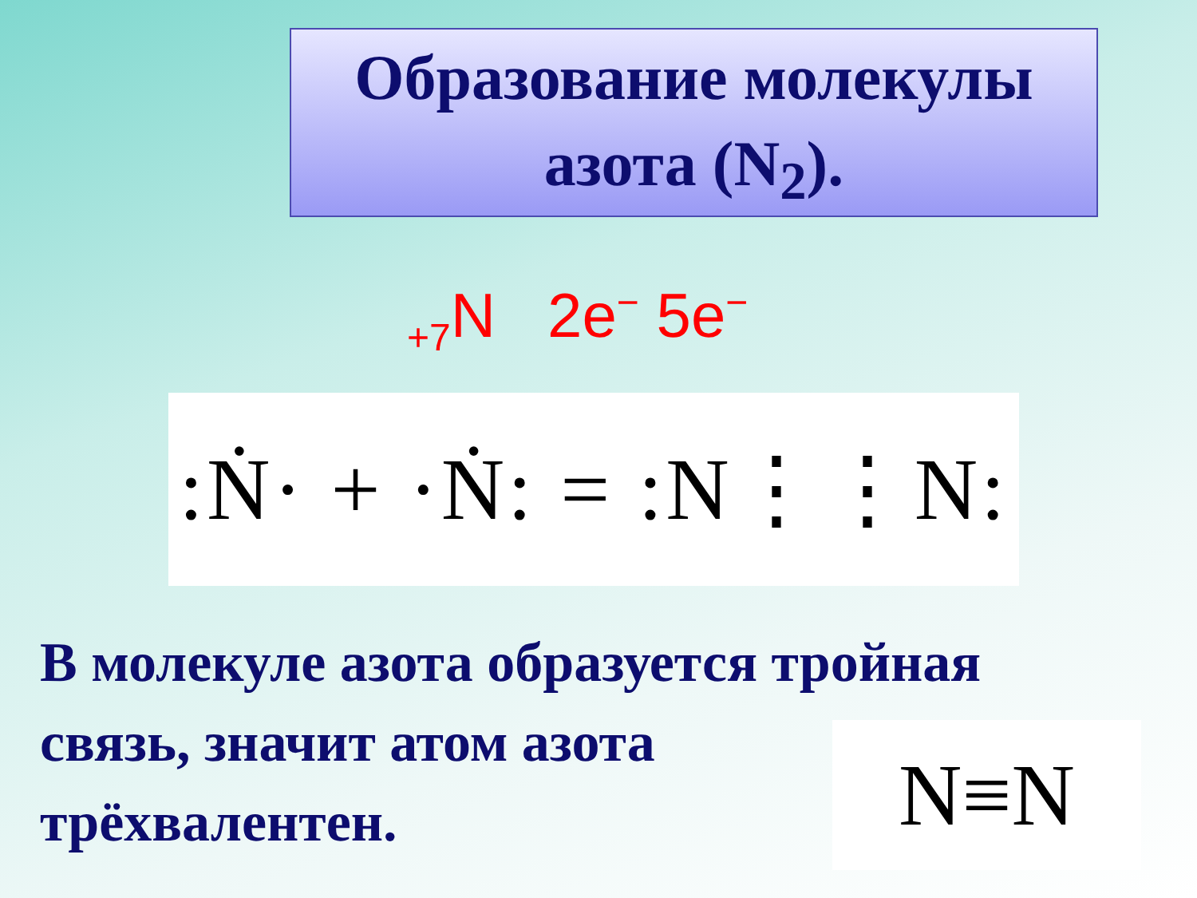Образование молекулы
азота (N<sub>2</sub>).
<sub>+7</sub>N 2e<sup>−</sup> 5e<sup>−</sup>
:Ṅ· + ·Ṅ: = :N⋮⋮N:
В молекуле азота образуется тройная
связь, значит атом азота
трёхвалентен.
N≡N